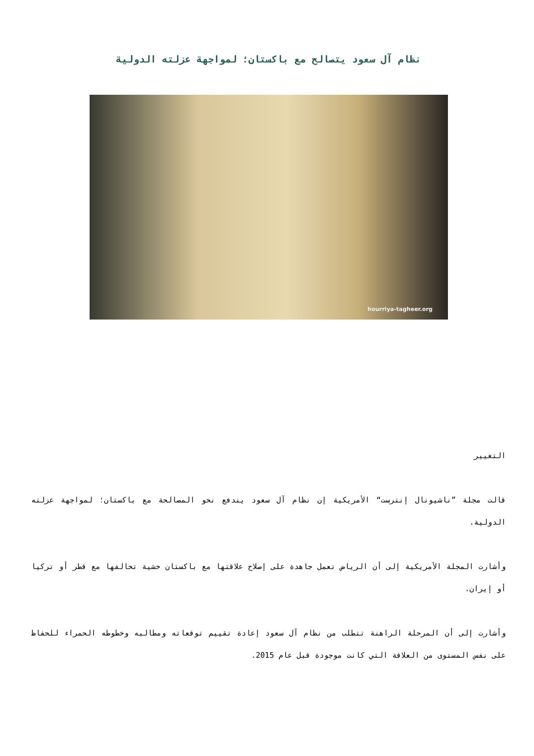نظام آل سعود يتصالح مع باكستان؛ لمواجهة عزلته الدولية
hourriya-tagheer.org
التغيير
قالت مجلة ”ناشيونال إنترست“ الأمريكية إن نظام آل سعود يندفع نحو المصالحة مع باكستان؛ لمواجهة عزلته الدولية.
وأشارت المجلة الأمريكية إلى أن الرياض تعمل جاهدة على إصلاح علاقتها مع باكستان خشية تحالفها مع قطر أو تركيا أو إيران.
وأشارت إلى أن المرحلة الراهنة تتطلب من نظام آل سعود إعادة تقييم توقعاته ومطالبه وخطوطه الحمراء للحفاظ على نفس المستوى من العلاقة التي كانت موجودة قبل عام 2015.